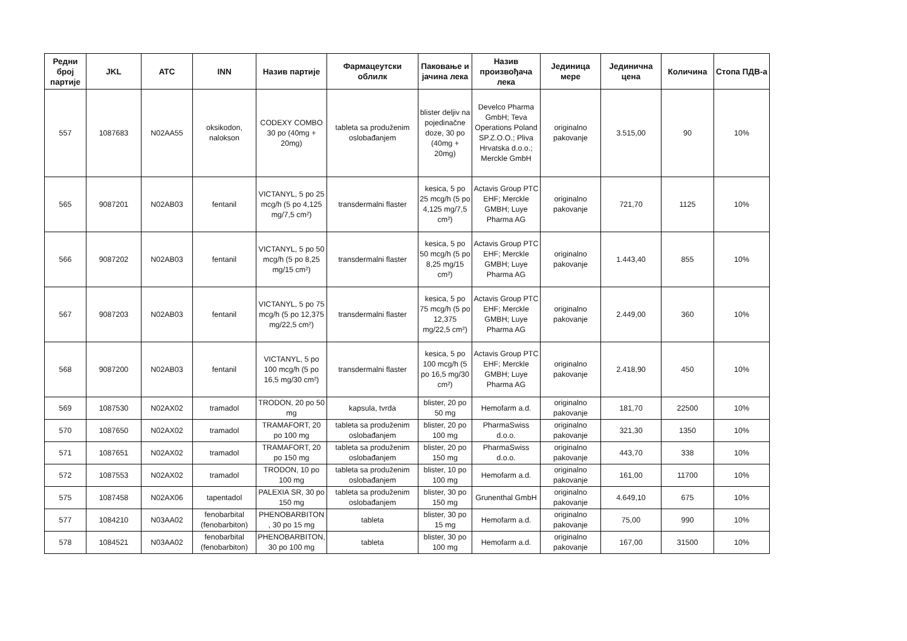| Редни број партије | JKL | ATC | INN | Назив партије | Фармацеутски облилк | Паковање и јачина лека | Назив произвођача лека | Јединица мере | Јединична цена | Количина | Стопа ПДВ-а |
| --- | --- | --- | --- | --- | --- | --- | --- | --- | --- | --- | --- |
| 557 | 1087683 | N02AA55 | oksikodon, nalokson | CODEXY COMBO 30 po (40mg + 20mg) | tableta sa produženim oslobađanjem | blister deljiv na pojedinačne doze, 30 po (40mg + 20mg) | Develco Pharma GmbH; Teva Operations Poland SP.Z.O.O.; Pliva Hrvatska d.o.o.; Merckle GmbH | originalno pakovanje | 3.515,00 | 90 | 10% |
| 565 | 9087201 | N02AB03 | fentanil | VICTANYL, 5 po 25 mcg/h (5 po 4,125 mg/7,5 cm²) | transdermalni flaster | kesica, 5 po 25 mcg/h (5 po 4,125 mg/7,5 cm²) | Actavis Group PTC EHF; Merckle GMBH; Luye Pharma AG | originalno pakovanje | 721,70 | 1125 | 10% |
| 566 | 9087202 | N02AB03 | fentanil | VICTANYL, 5 po 50 mcg/h (5 po 8,25 mg/15 cm²) | transdermalni flaster | kesica, 5 po 50 mcg/h (5 po 8,25 mg/15 cm²) | Actavis Group PTC EHF; Merckle GMBH; Luye Pharma AG | originalno pakovanje | 1.443,40 | 855 | 10% |
| 567 | 9087203 | N02AB03 | fentanil | VICTANYL, 5 po 75 mcg/h (5 po 12,375 mg/22,5 cm²) | transdermalni flaster | kesica, 5 po 75 mcg/h (5 po 12,375 mg/22,5 cm²) | Actavis Group PTC EHF; Merckle GMBH; Luye Pharma AG | originalno pakovanje | 2.449,00 | 360 | 10% |
| 568 | 9087200 | N02AB03 | fentanil | VICTANYL, 5 po 100 mcg/h (5 po 16,5 mg/30 cm²) | transdermalni flaster | kesica, 5 po 100 mcg/h (5 po 16,5 mg/30 cm²) | Actavis Group PTC EHF; Merckle GMBH; Luye Pharma AG | originalno pakovanje | 2.418,90 | 450 | 10% |
| 569 | 1087530 | N02AX02 | tramadol | TRODON, 20 po 50 mg | kapsula, tvrda | blister, 20 po 50 mg | Hemofarm a.d. | originalno pakovanje | 181,70 | 22500 | 10% |
| 570 | 1087650 | N02AX02 | tramadol | TRAMAFORT, 20 po 100 mg | tableta sa produženim oslobađanjem | blister, 20 po 100 mg | PharmaSwiss d.o.o. | originalno pakovanje | 321,30 | 1350 | 10% |
| 571 | 1087651 | N02AX02 | tramadol | TRAMAFORT, 20 po 150 mg | tableta sa produženim oslobađanjem | blister, 20 po 150 mg | PharmaSwiss d.o.o. | originalno pakovanje | 443,70 | 338 | 10% |
| 572 | 1087553 | N02AX02 | tramadol | TRODON, 10 po 100 mg | tableta sa produženim oslobađanjem | blister, 10 po 100 mg | Hemofarm a.d. | originalno pakovanje | 161,00 | 11700 | 10% |
| 575 | 1087458 | N02AX06 | tapentadol | PALEXIA SR, 30 po 150 mg | tableta sa produženim oslobađanjem | blister, 30 po 150 mg | Grunenthal GmbH | originalno pakovanje | 4.649,10 | 675 | 10% |
| 577 | 1084210 | N03AA02 | fenobarbital (fenobarbiton) | PHENOBARBITON , 30 po 15 mg | tableta | blister, 30 po 15 mg | Hemofarm a.d. | originalno pakovanje | 75,00 | 990 | 10% |
| 578 | 1084521 | N03AA02 | fenobarbital (fenobarbiton) | PHENOBARBITON, 30 po 100 mg | tableta | blister, 30 po 100 mg | Hemofarm a.d. | originalno pakovanje | 167,00 | 31500 | 10% |